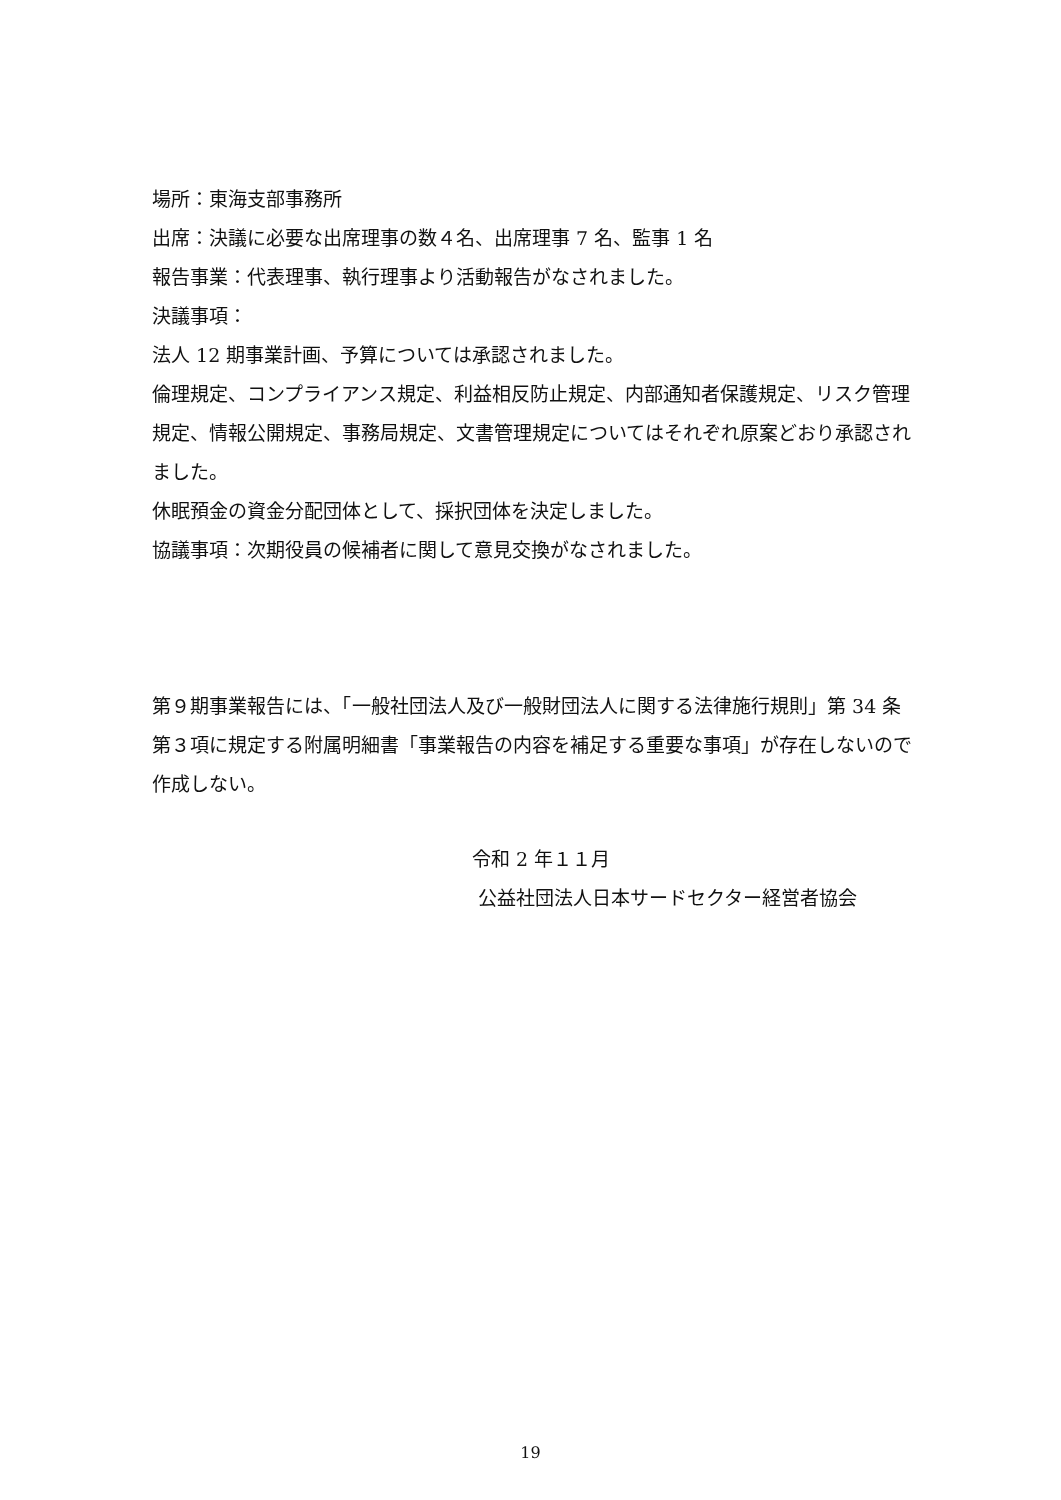場所：東海支部事務所
出席：決議に必要な出席理事の数４名、出席理事 7 名、監事 1 名
報告事業：代表理事、執行理事より活動報告がなされました。
決議事項：
法人 12 期事業計画、予算については承認されました。
倫理規定、コンプライアンス規定、利益相反防止規定、内部通知者保護規定、リスク管理規定、情報公開規定、事務局規定、文書管理規定についてはそれぞれ原案どおり承認されました。
休眠預金の資金分配団体として、採択団体を決定しました。
協議事項：次期役員の候補者に関して意見交換がなされました。
第９期事業報告には、「一般社団法人及び一般財団法人に関する法律施行規則」第 34 条第３項に規定する附属明細書「事業報告の内容を補足する重要な事項」が存在しないので作成しない。
令和 2 年１１月
公益社団法人日本サードセクター経営者協会
19